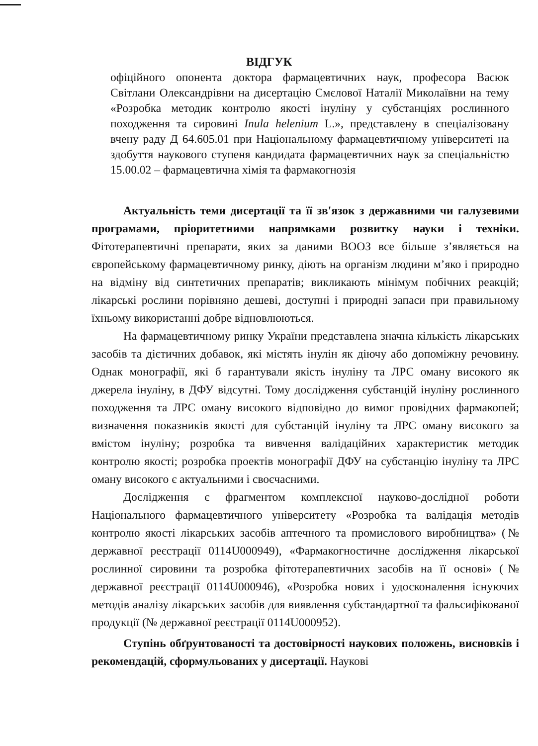ВІДГУК
офіційного опонента доктора фармацевтичних наук, професора Васюк Світлани Олександрівни на дисертацію Смєлової Наталії Миколаївни на тему «Розробка методик контролю якості інуліну у субстанціях рослинного походження та сировині Inula helenium L.», представлену в спеціалізовану вчену раду Д 64.605.01 при Національному фармацевтичному університеті на здобуття наукового ступеня кандидата фармацевтичних наук за спеціальністю 15.00.02 – фармацевтична хімія та фармакогнозія
Актуальність теми дисертації та її зв'язок з державними чи галузевими програмами, пріоритетними напрямками розвитку науки і техніки. Фітотерапевтичні препарати, яких за даними ВООЗ все більше з’являється на європейському фармацевтичному ринку, діють на організм людини м’яко і природно на відміну від синтетичних препаратів; викликають мінімум побічних реакцій; лікарські рослини порівняно дешеві, доступні і природні запаси при правильному їхньому використанні добре відновлюються.
На фармацевтичному ринку України представлена значна кількість лікарських засобів та дієтичних добавок, які містять інулін як діючу або допоміжну речовину. Однак монографії, які б гарантували якість інуліну та ЛРС оману високого як джерела інуліну, в ДФУ відсутні. Тому дослідження субстанцій інуліну рослинного походження та ЛРС оману високого відповідно до вимог провідних фармакопей; визначення показників якості для субстанцій інуліну та ЛРС оману високого за вмістом інуліну; розробка та вивчення валідаційних характеристик методик контролю якості; розробка проектів монографії ДФУ на субстанцію інуліну та ЛРС оману високого є актуальними і своєчасними.
Дослідження є фрагментом комплексної науково-дослідної роботи Національного фармацевтичного університету «Розробка та валідація методів контролю якості лікарських засобів аптечного та промислового виробництва» (№ державної реєстрації 0114U000949), «Фармакогностичне дослідження лікарської рослинної сировини та розробка фітотерапевтичних засобів на її основі» (№ державної реєстрації 0114U000946), «Розробка нових і удосконалення існуючих методів аналізу лікарських засобів для виявлення субстандартної та фальсифікованої продукції (№ державної реєстрації 0114U000952).
Ступінь обґрунтованості та достовірності наукових положень, висновків і рекомендацій, сформульованих у дисертації. Наукові